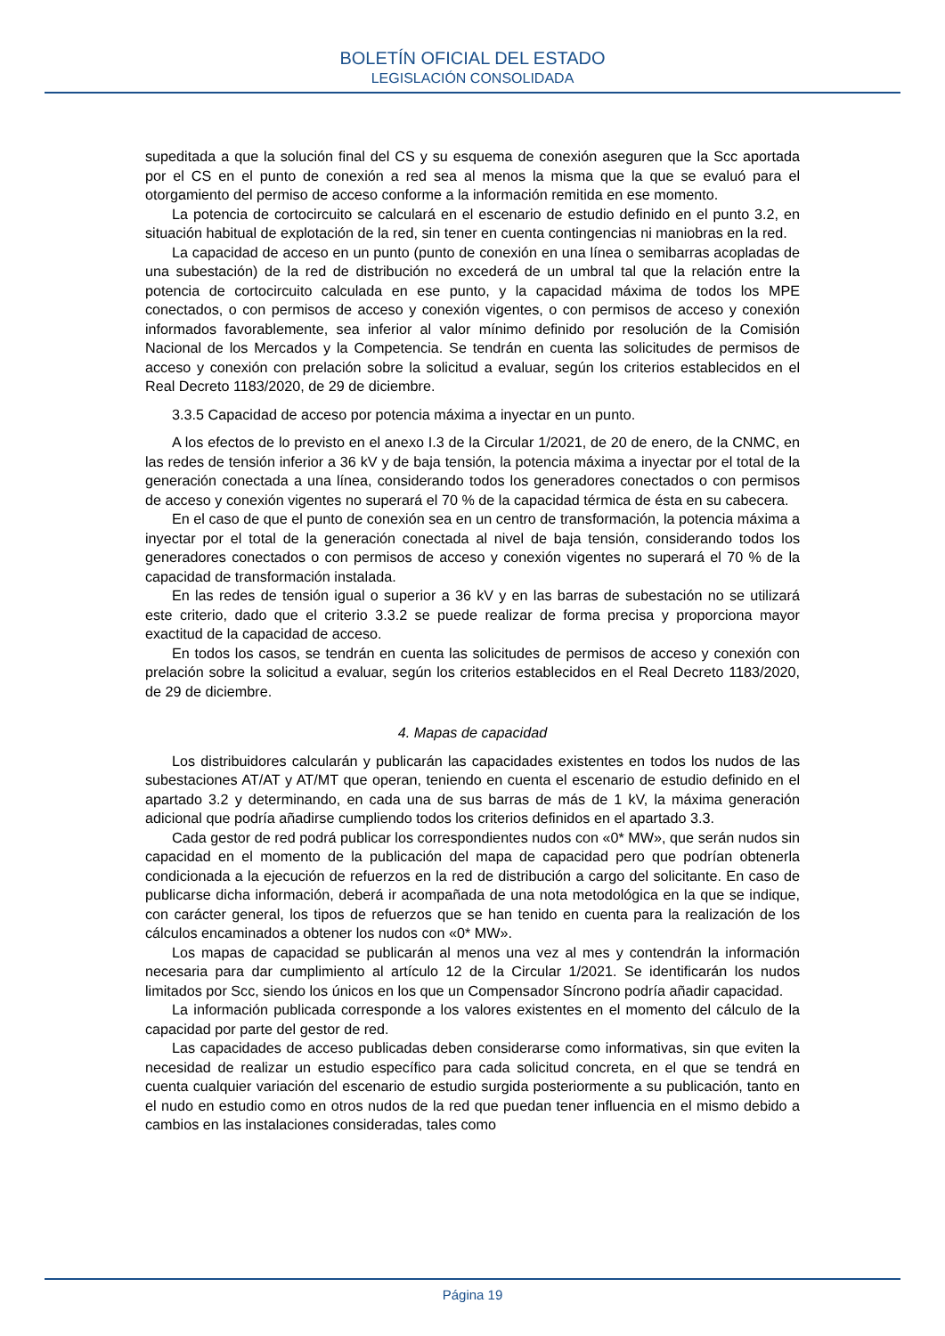BOLETÍN OFICIAL DEL ESTADO
LEGISLACIÓN CONSOLIDADA
supeditada a que la solución final del CS y su esquema de conexión aseguren que la Scc aportada por el CS en el punto de conexión a red sea al menos la misma que la que se evaluó para el otorgamiento del permiso de acceso conforme a la información remitida en ese momento.
La potencia de cortocircuito se calculará en el escenario de estudio definido en el punto 3.2, en situación habitual de explotación de la red, sin tener en cuenta contingencias ni maniobras en la red.
La capacidad de acceso en un punto (punto de conexión en una línea o semibarras acopladas de una subestación) de la red de distribución no excederá de un umbral tal que la relación entre la potencia de cortocircuito calculada en ese punto, y la capacidad máxima de todos los MPE conectados, o con permisos de acceso y conexión vigentes, o con permisos de acceso y conexión informados favorablemente, sea inferior al valor mínimo definido por resolución de la Comisión Nacional de los Mercados y la Competencia. Se tendrán en cuenta las solicitudes de permisos de acceso y conexión con prelación sobre la solicitud a evaluar, según los criterios establecidos en el Real Decreto 1183/2020, de 29 de diciembre.
3.3.5 Capacidad de acceso por potencia máxima a inyectar en un punto.
A los efectos de lo previsto en el anexo I.3 de la Circular 1/2021, de 20 de enero, de la CNMC, en las redes de tensión inferior a 36 kV y de baja tensión, la potencia máxima a inyectar por el total de la generación conectada a una línea, considerando todos los generadores conectados o con permisos de acceso y conexión vigentes no superará el 70 % de la capacidad térmica de ésta en su cabecera.
En el caso de que el punto de conexión sea en un centro de transformación, la potencia máxima a inyectar por el total de la generación conectada al nivel de baja tensión, considerando todos los generadores conectados o con permisos de acceso y conexión vigentes no superará el 70 % de la capacidad de transformación instalada.
En las redes de tensión igual o superior a 36 kV y en las barras de subestación no se utilizará este criterio, dado que el criterio 3.3.2 se puede realizar de forma precisa y proporciona mayor exactitud de la capacidad de acceso.
En todos los casos, se tendrán en cuenta las solicitudes de permisos de acceso y conexión con prelación sobre la solicitud a evaluar, según los criterios establecidos en el Real Decreto 1183/2020, de 29 de diciembre.
4. Mapas de capacidad
Los distribuidores calcularán y publicarán las capacidades existentes en todos los nudos de las subestaciones AT/AT y AT/MT que operan, teniendo en cuenta el escenario de estudio definido en el apartado 3.2 y determinando, en cada una de sus barras de más de 1 kV, la máxima generación adicional que podría añadirse cumpliendo todos los criterios definidos en el apartado 3.3.
Cada gestor de red podrá publicar los correspondientes nudos con «0* MW», que serán nudos sin capacidad en el momento de la publicación del mapa de capacidad pero que podrían obtenerla condicionada a la ejecución de refuerzos en la red de distribución a cargo del solicitante. En caso de publicarse dicha información, deberá ir acompañada de una nota metodológica en la que se indique, con carácter general, los tipos de refuerzos que se han tenido en cuenta para la realización de los cálculos encaminados a obtener los nudos con «0* MW».
Los mapas de capacidad se publicarán al menos una vez al mes y contendrán la información necesaria para dar cumplimiento al artículo 12 de la Circular 1/2021. Se identificarán los nudos limitados por Scc, siendo los únicos en los que un Compensador Síncrono podría añadir capacidad.
La información publicada corresponde a los valores existentes en el momento del cálculo de la capacidad por parte del gestor de red.
Las capacidades de acceso publicadas deben considerarse como informativas, sin que eviten la necesidad de realizar un estudio específico para cada solicitud concreta, en el que se tendrá en cuenta cualquier variación del escenario de estudio surgida posteriormente a su publicación, tanto en el nudo en estudio como en otros nudos de la red que puedan tener influencia en el mismo debido a cambios en las instalaciones consideradas, tales como
Página 19